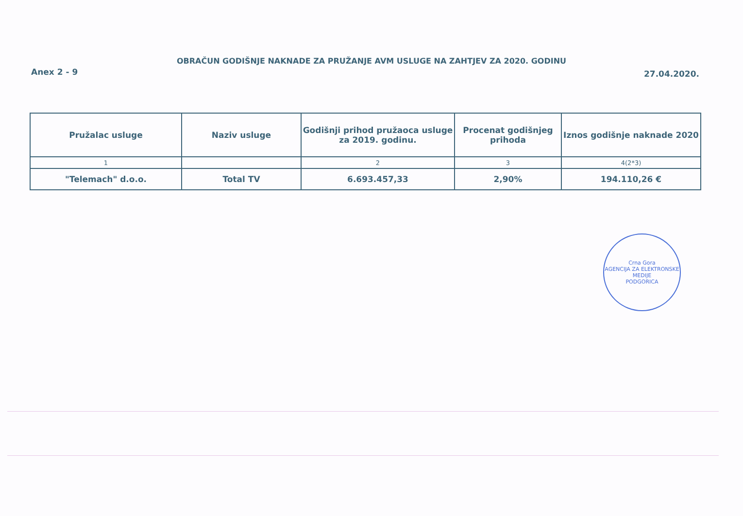OBRAČUN GODIŠNJE NAKNADE ZA PRUŽANJE AVM USLUGE NA ZAHTJEV ZA 2020. GODINU
Anex 2 - 9 27.04.2020.
| Pružalac usluge | Naziv usluge | Godišnji prihod pružaoca usluge za 2019. godinu. | Procenat godišnjeg prihoda | Iznos godišnje naknade 2020 |
| --- | --- | --- | --- | --- |
| 1 | | 2 | 3 | 4(2*3) |
| "Telemach" d.o.o. | Total TV | 6.693.457,33 | 2,90% | 194.110,26 € |
Crna Gora
AGENCIJA ZA ELEKTRONSKE MEDIJE
PODGORICA